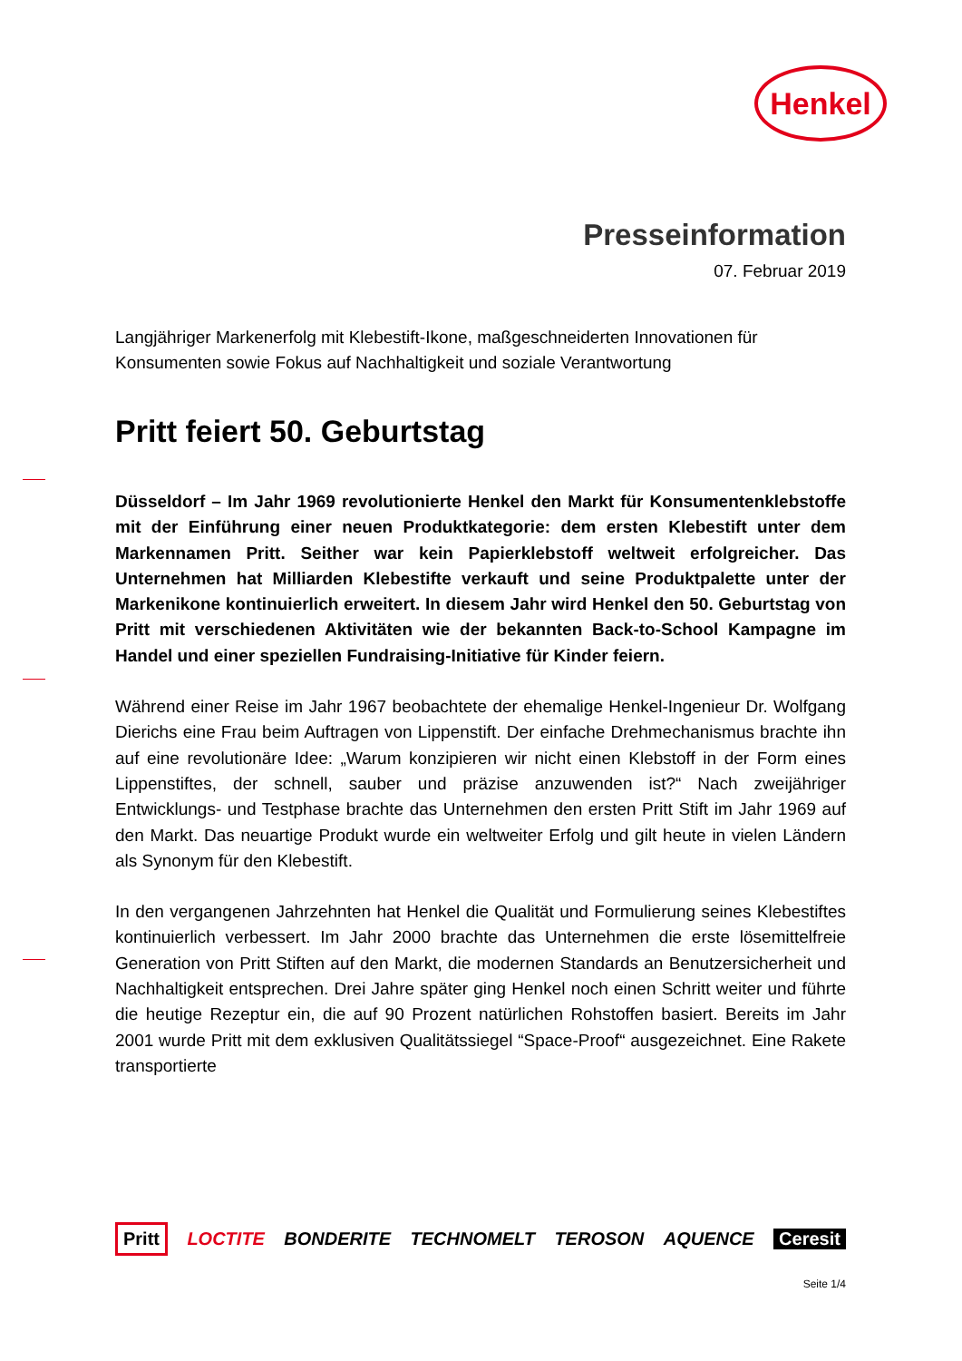Henkel
Presseinformation
07. Februar 2019
Langjähriger Markenerfolg mit Klebestift-Ikone, maßgeschneiderten Innovationen für Konsumenten sowie Fokus auf Nachhaltigkeit und soziale Verantwortung
Pritt feiert 50. Geburtstag
Düsseldorf – Im Jahr 1969 revolutionierte Henkel den Markt für Konsumentenklebstoffe mit der Einführung einer neuen Produktkategorie: dem ersten Klebestift unter dem Markennamen Pritt. Seither war kein Papierklebstoff weltweit erfolgreicher. Das Unternehmen hat Milliarden Klebestifte verkauft und seine Produktpalette unter der Markenikone kontinuierlich erweitert. In diesem Jahr wird Henkel den 50. Geburtstag von Pritt mit verschiedenen Aktivitäten wie der bekannten Back-to-School Kampagne im Handel und einer speziellen Fundraising-Initiative für Kinder feiern.
Während einer Reise im Jahr 1967 beobachtete der ehemalige Henkel-Ingenieur Dr. Wolfgang Dierichs eine Frau beim Auftragen von Lippenstift. Der einfache Drehmechanismus brachte ihn auf eine revolutionäre Idee: „Warum konzipieren wir nicht einen Klebstoff in der Form eines Lippenstiftes, der schnell, sauber und präzise anzuwenden ist?“ Nach zweijähriger Entwicklungs- und Testphase brachte das Unternehmen den ersten Pritt Stift im Jahr 1969 auf den Markt. Das neuartige Produkt wurde ein weltweiter Erfolg und gilt heute in vielen Ländern als Synonym für den Klebestift.
In den vergangenen Jahrzehnten hat Henkel die Qualität und Formulierung seines Klebestiftes kontinuierlich verbessert. Im Jahr 2000 brachte das Unternehmen die erste lösemittelfreie Generation von Pritt Stiften auf den Markt, die modernen Standards an Benutzersicherheit und Nachhaltigkeit entsprechen. Drei Jahre später ging Henkel noch einen Schritt weiter und führte die heutige Rezeptur ein, die auf 90 Prozent natürlichen Rohstoffen basiert. Bereits im Jahr 2001 wurde Pritt mit dem exklusiven Qualitätssiegel “Space-Proof“ ausgezeichnet. Eine Rakete transportierte
Pritt LOCTITE BONDERITE TECHNOMELT TEROSON AQUENCE Ceresit
Seite 1/4